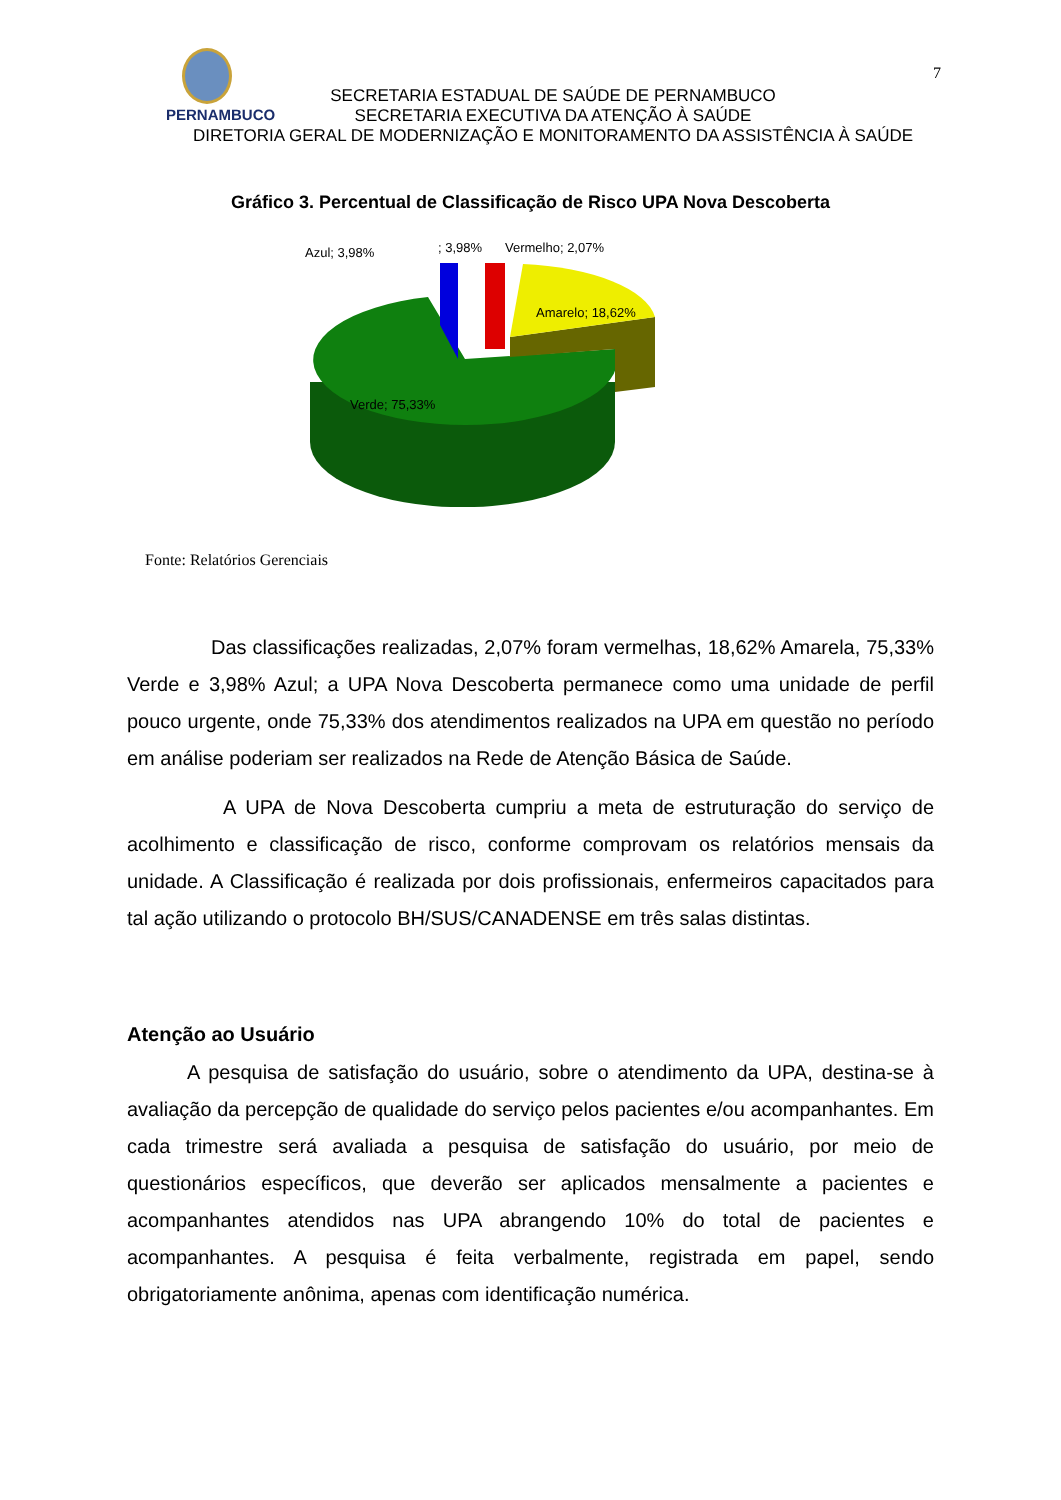7
PERNAMBUCO
SECRETARIA ESTADUAL DE SAÚDE DE PERNAMBUCO
SECRETARIA EXECUTIVA DA ATENÇÃO À SAÚDE
DIRETORIA GERAL DE MODERNIZAÇÃO E MONITORAMENTO DA ASSISTÊNCIA À SAÚDE
Gráfico 3. Percentual de Classificação de Risco UPA Nova Descoberta
Azul; 3,98%
; 3,98%
Vermelho; 2,07%
Amarelo; 18,62%
Verde; 75,33%
Fonte: Relatórios Gerenciais
Das classificações realizadas, 2,07% foram vermelhas, 18,62% Amarela, 75,33% Verde e 3,98% Azul; a UPA Nova Descoberta permanece como uma unidade de perfil pouco urgente, onde 75,33% dos atendimentos realizados na UPA em questão no período em análise poderiam ser realizados na Rede de Atenção Básica de Saúde.
A UPA de Nova Descoberta cumpriu a meta de estruturação do serviço de acolhimento e classificação de risco, conforme comprovam os relatórios mensais da unidade. A Classificação é realizada por dois profissionais, enfermeiros capacitados para tal ação utilizando o protocolo BH/SUS/CANADENSE em três salas distintas.
Atenção ao Usuário
A pesquisa de satisfação do usuário, sobre o atendimento da UPA, destina-se à avaliação da percepção de qualidade do serviço pelos pacientes e/ou acompanhantes. Em cada trimestre será avaliada a pesquisa de satisfação do usuário, por meio de questionários específicos, que deverão ser aplicados mensalmente a pacientes e acompanhantes atendidos nas UPA abrangendo 10% do total de pacientes e acompanhantes. A pesquisa é feita verbalmente, registrada em papel, sendo obrigatoriamente anônima, apenas com identificação numérica.